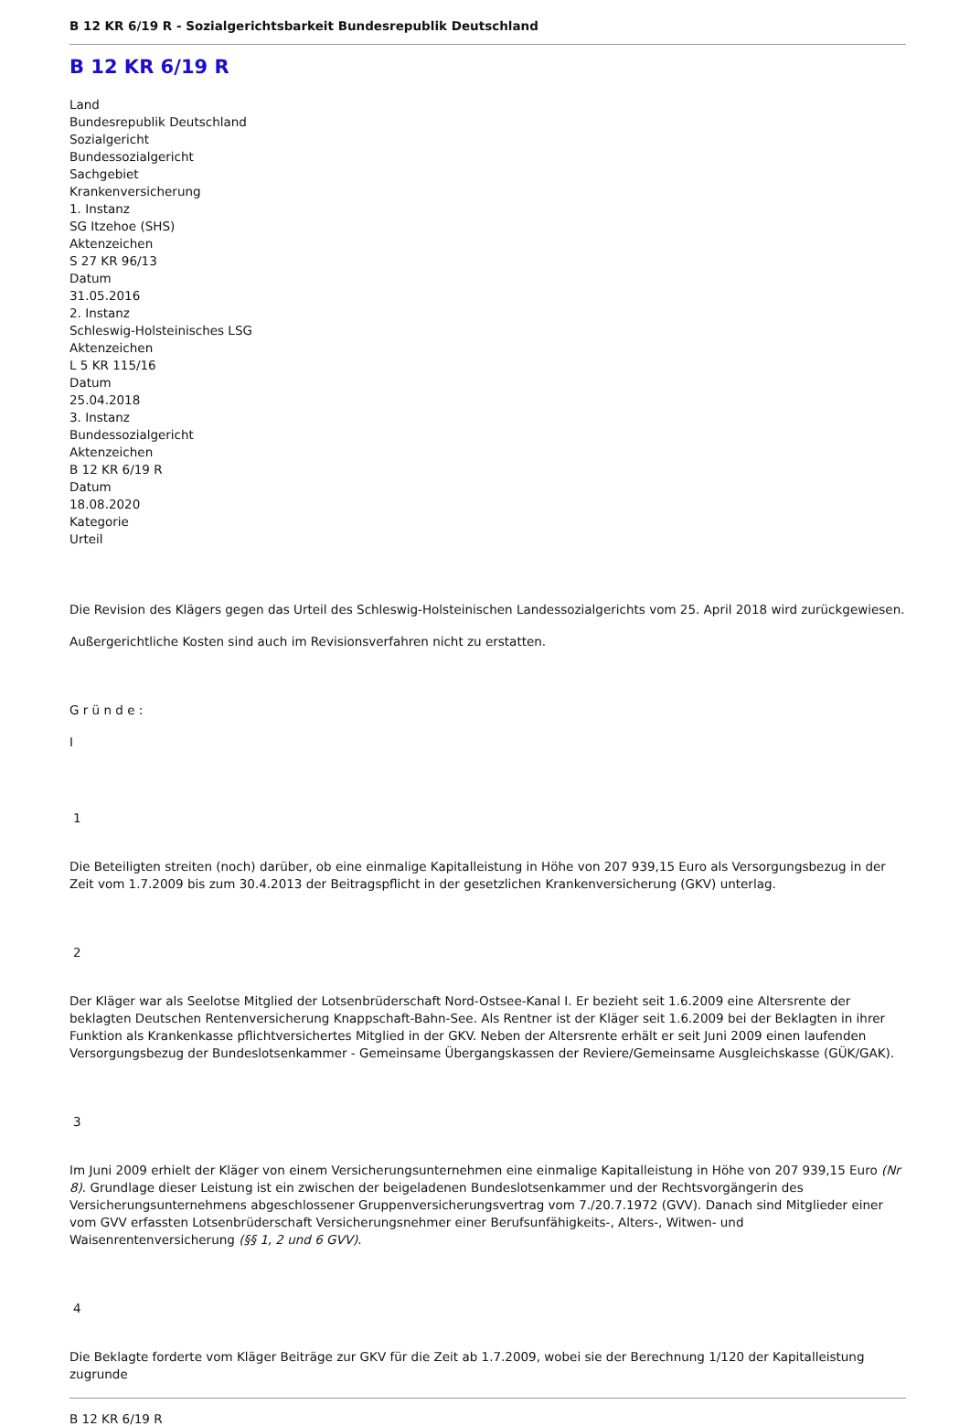B 12 KR 6/19 R - Sozialgerichtsbarkeit Bundesrepublik Deutschland
B 12 KR 6/19 R
Land
Bundesrepublik Deutschland
Sozialgericht
Bundessozialgericht
Sachgebiet
Krankenversicherung
1. Instanz
SG Itzehoe (SHS)
Aktenzeichen
S 27 KR 96/13
Datum
31.05.2016
2. Instanz
Schleswig-Holsteinisches LSG
Aktenzeichen
L 5 KR 115/16
Datum
25.04.2018
3. Instanz
Bundessozialgericht
Aktenzeichen
B 12 KR 6/19 R
Datum
18.08.2020
Kategorie
Urteil
Die Revision des Klägers gegen das Urteil des Schleswig-Holsteinischen Landessozialgerichts vom 25. April 2018 wird zurückgewiesen.
Außergerichtliche Kosten sind auch im Revisionsverfahren nicht zu erstatten.
G r ü n d e :
I
1
Die Beteiligten streiten (noch) darüber, ob eine einmalige Kapitalleistung in Höhe von 207 939,15 Euro als Versorgungsbezug in der Zeit vom 1.7.2009 bis zum 30.4.2013 der Beitragspflicht in der gesetzlichen Krankenversicherung (GKV) unterlag.
2
Der Kläger war als Seelotse Mitglied der Lotsenbrüderschaft Nord-Ostsee-Kanal I. Er bezieht seit 1.6.2009 eine Altersrente der beklagten Deutschen Rentenversicherung Knappschaft-Bahn-See. Als Rentner ist der Kläger seit 1.6.2009 bei der Beklagten in ihrer Funktion als Krankenkasse pflichtversichertes Mitglied in der GKV. Neben der Altersrente erhält er seit Juni 2009 einen laufenden Versorgungsbezug der Bundeslotsenkammer - Gemeinsame Übergangskassen der Reviere/Gemeinsame Ausgleichskasse (GÜK/GAK).
3
Im Juni 2009 erhielt der Kläger von einem Versicherungsunternehmen eine einmalige Kapitalleistung in Höhe von 207 939,15 Euro (Nr 8). Grundlage dieser Leistung ist ein zwischen der beigeladenen Bundeslotsenkammer und der Rechtsvorgängerin des Versicherungsunternehmens abgeschlossener Gruppenversicherungsvertrag vom 7./20.7.1972 (GVV). Danach sind Mitglieder einer vom GVV erfassten Lotsenbrüderschaft Versicherungsnehmer einer Berufsunfähigkeits-, Alters-, Witwen- und Waisenrentenversicherung (§§ 1, 2 und 6 GVV).
4
Die Beklagte forderte vom Kläger Beiträge zur GKV für die Zeit ab 1.7.2009, wobei sie der Berechnung 1/120 der Kapitalleistung zugrunde
B 12 KR 6/19 R